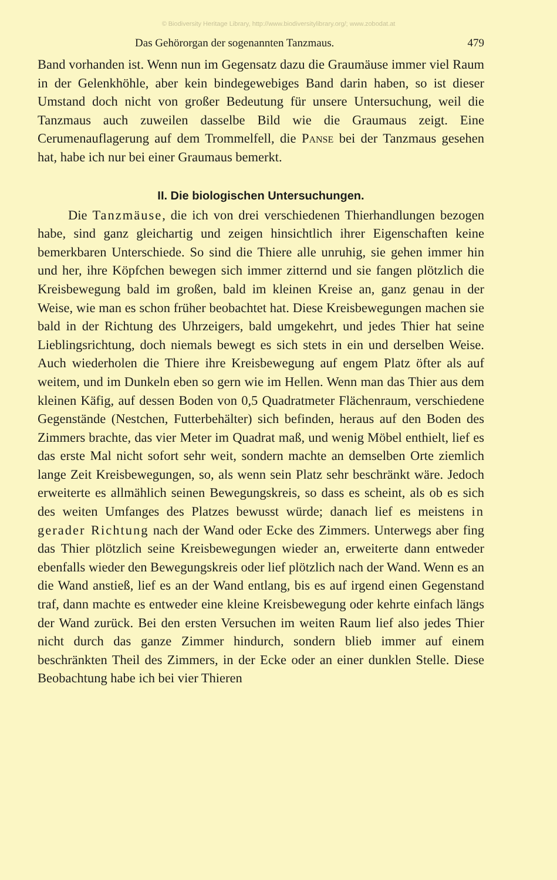© Biodiversity Heritage Library, http://www.biodiversitylibrary.org/; www.zobodat.at
Das Gehörorgan der sogenannten Tanzmaus. 479
Band vorhanden ist. Wenn nun im Gegensatz dazu die Graumäuse immer viel Raum in der Gelenkhöhle, aber kein bindegewebiges Band darin haben, so ist dieser Umstand doch nicht von großer Bedeutung für unsere Untersuchung, weil die Tanzmaus auch zuweilen dasselbe Bild wie die Graumaus zeigt. Eine Cerumenauflagerung auf dem Trommelfell, die Panse bei der Tanzmaus gesehen hat, habe ich nur bei einer Graumaus bemerkt.
II. Die biologischen Untersuchungen.
Die Tanzmäuse, die ich von drei verschiedenen Thierhandlungen bezogen habe, sind ganz gleichartig und zeigen hinsichtlich ihrer Eigenschaften keine bemerkbaren Unterschiede. So sind die Thiere alle unruhig, sie gehen immer hin und her, ihre Köpfchen bewegen sich immer zitternd und sie fangen plötzlich die Kreisbewegung bald im großen, bald im kleinen Kreise an, ganz genau in der Weise, wie man es schon früher beobachtet hat. Diese Kreisbewegungen machen sie bald in der Richtung des Uhrzeigers, bald umgekehrt, und jedes Thier hat seine Lieblingsrichtung, doch niemals bewegt es sich stets in ein und derselben Weise. Auch wiederholen die Thiere ihre Kreisbewegung auf engem Platz öfter als auf weitem, und im Dunkeln eben so gern wie im Hellen. Wenn man das Thier aus dem kleinen Käfig, auf dessen Boden von 0,5 Quadratmeter Flächenraum, verschiedene Gegenstände (Nestchen, Futterbehälter) sich befinden, heraus auf den Boden des Zimmers brachte, das vier Meter im Quadrat maß, und wenig Möbel enthielt, lief es das erste Mal nicht sofort sehr weit, sondern machte an demselben Orte ziemlich lange Zeit Kreisbewegungen, so, als wenn sein Platz sehr beschränkt wäre. Jedoch erweiterte es allmählich seinen Bewegungskreis, so dass es scheint, als ob es sich des weiten Umfanges des Platzes bewusst würde; danach lief es meistens in gerader Richtung nach der Wand oder Ecke des Zimmers. Unterwegs aber fing das Thier plötzlich seine Kreisbewegungen wieder an, erweiterte dann entweder ebenfalls wieder den Bewegungskreis oder lief plötzlich nach der Wand. Wenn es an die Wand anstieß, lief es an der Wand entlang, bis es auf irgend einen Gegenstand traf, dann machte es entweder eine kleine Kreisbewegung oder kehrte einfach längs der Wand zurück. Bei den ersten Versuchen im weiten Raum lief also jedes Thier nicht durch das ganze Zimmer hindurch, sondern blieb immer auf einem beschränkten Theil des Zimmers, in der Ecke oder an einer dunklen Stelle. Diese Beobachtung habe ich bei vier Thieren